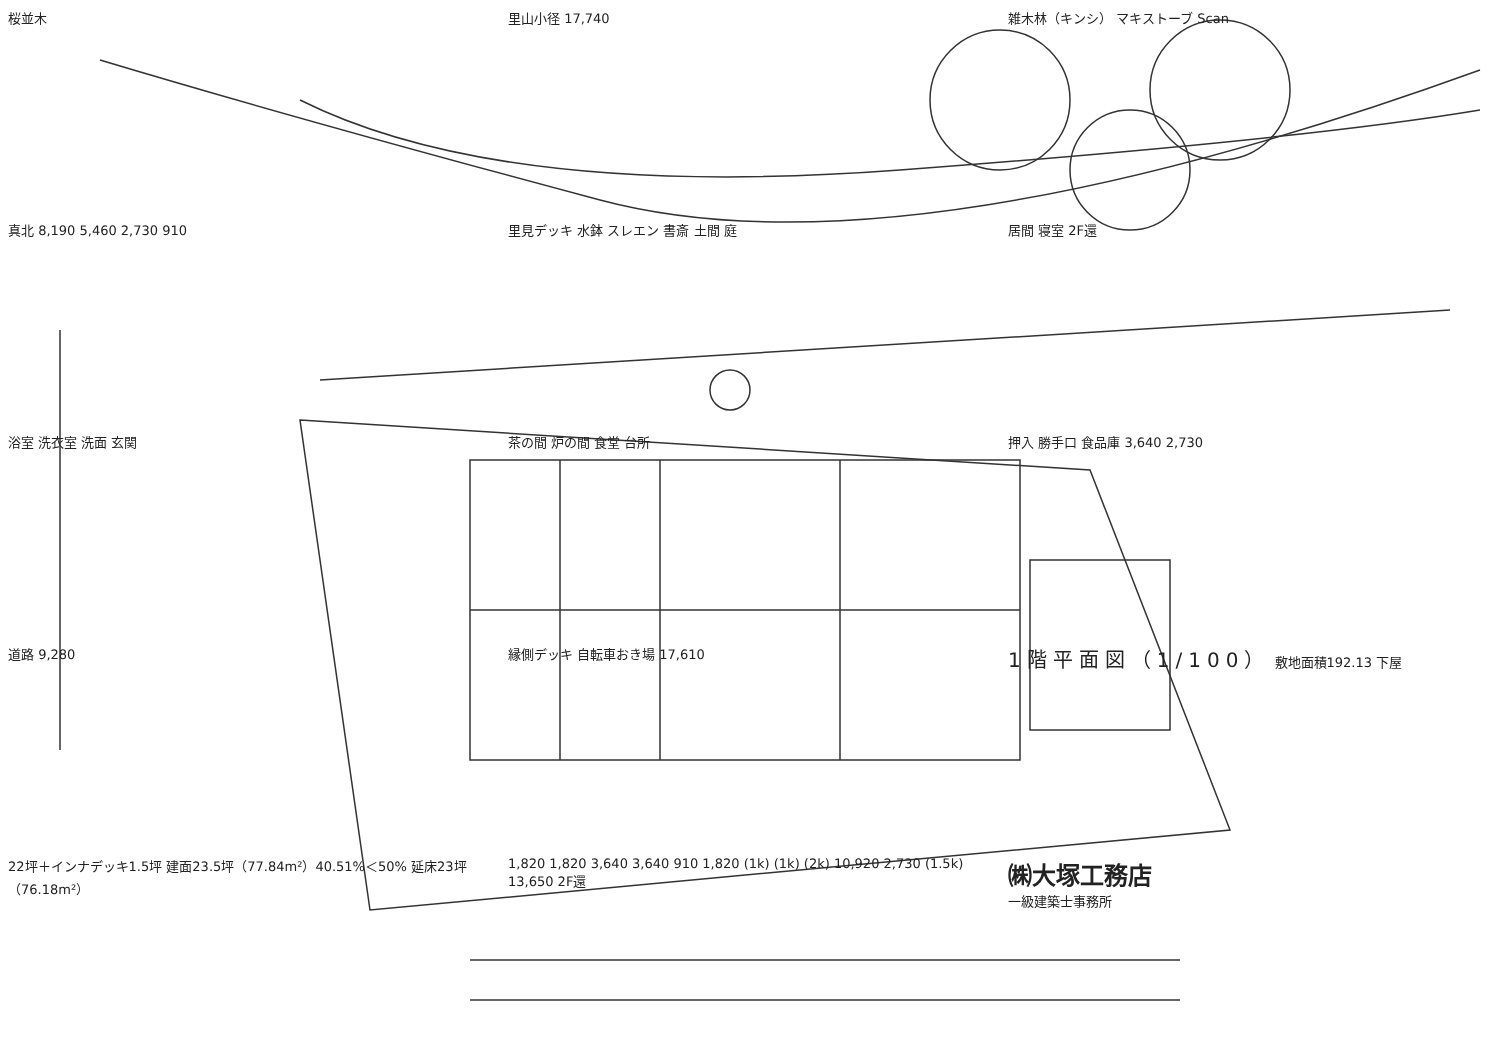桜並木
里山小径 17,740
雑木林（キンシ） マキストーブ Scan
真北 8,190 5,460 2,730 910
里見デッキ 水鉢 スレエン 書斎 土間 庭
居間 寝室 2F還
浴室 洗衣室 洗面 玄関
茶の間 炉の間 食堂 台所
押入 勝手口 食品庫 3,640 2,730
道路 9,280
縁側デッキ 自転車おき場 17,610
1階平面図（1/100） 敷地面積192.13 下屋
22坪＋インナデッキ1.5坪 建面23.5坪（77.84m²）40.51%＜50% 延床23坪（76.18m²）
1,820 1,820 3,640 3,640 910 1,820 (1k) (1k) (2k) 10,920 2,730 (1.5k) 13,650 2F還
㈱大塚工務店
一級建築士事務所